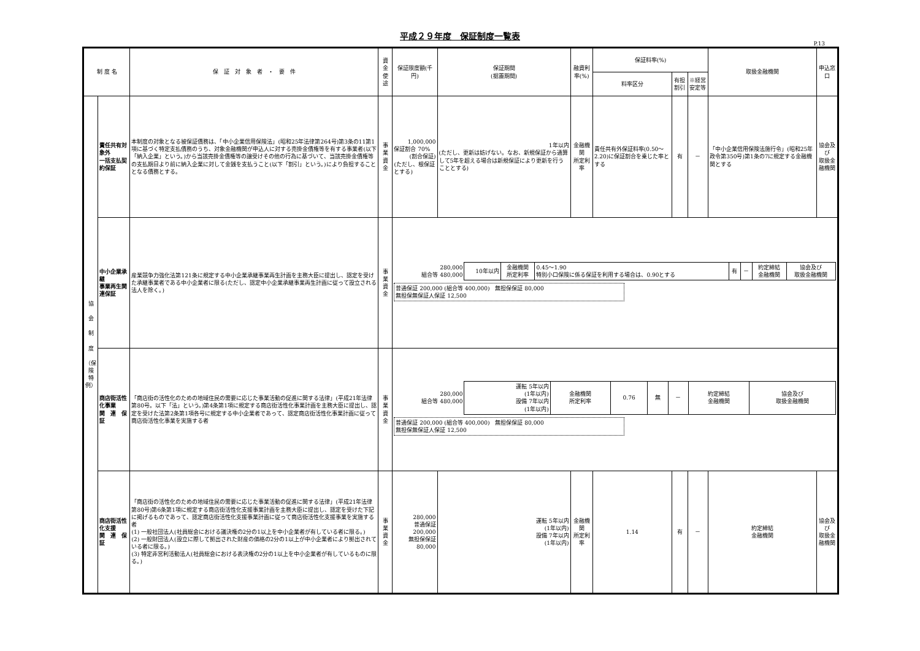平成２９年度　保証制度一覧表
P.13
| 制 度 名 | | 保 証 対 象 者 ・ 要 件 | 資金使途 | 保証限度額(千円) | 保証期間 (据置期間) | 融資利率(%) | 保証料率(%) | | | 取扱金融機関 | 申込窓口 |
| --- | --- | --- | --- | --- | --- | --- | --- | --- | --- | --- | --- |
| | | | | | | | 料率区分 | 有担割引 | ※経営安定等 | | |
| 協 会 制 度 （保 険 特 例） | 責任共有対象外 一括支払契約保証 | 本制度の対象となる被保証債務は、「中小企業信用保険法」(昭和25年法律第264号)第3条の11第1項に基づく特定支払債務のうち、対象金融機関が申込人に対する売掛金債権等を有する事業者(以下「納入企業」という。)から当該売掛金債権等の譲受けその他の行為に基づいて、当該売掛金債権等の支払期日より前に納入企業に対して金銭を支払うこと(以下「割引」という。)により負担することとなる債務とする。 | 事業資金 | 1,000,000 保証割合 70% (割合保証) (ただし、根保証とする) | 1年以内 (ただし、更新は妨げない。なお、新規保証から通算して5年を超える場合は新規保証により更新を行うこととする) | 金融機関 所定利率 | 責任共有外保証料率(0.50～2.20)に保証割合を乗じた率とする | 有 | － | 「中小企業信用保険法施行令」(昭和25年政令第350号)第1条の7に規定する金融機関とする | 協会及び 取扱金融機関 |
| | 中小企業承継 事業再生関連保証 | 産業競争力強化法第121条に規定する中小企業承継事業再生計画を主務大臣に提出し、認定を受けた承継事業者である中小企業者に限る(ただし、認定中小企業承継事業再生計画に従って設立される法人を除く。) | 事業資金 | / 280,000 組合等 480,000 / 10年以内 / 金融機関 所定利率 / 0.45～1.90 特別小口保険に係る保証を利用する場合は、0.90とする / 有 / － / 約定締結 金融機関 / 協会及び 取扱金融機関 / 普通保証 200,000 (組合等 400,000) 無担保保証 80,000 無担保無保証人保証 12,500 | | | | | | | |
| | 商店街活性化事業 関 連 保 証 | 「商店街の活性化のための地域住民の需要に応じた事業活動の促進に関する法律」(平成21年法律第80号。以下「法」という。)第4条第1項に規定する商店街活性化事業計画を主務大臣に提出し、認定を受けた法第2条第1項各号に規定する中小企業者であって、認定商店街活性化事業計画に従って商店街活性化事業を実施する者 | 事業資金 | / 280,000 組合等 480,000 / 運転 5年以内 (1年以内) 設備 7年以内 (1年以内) / 金融機関 所定利率 / 0.76 / 無 / － / 約定締結 金融機関 / 協会及び 取扱金融機関 / 普通保証 200,000 (組合等 400,000) 無担保保証 80,000 無担保無保証人保証 12,500 | | | | | | | |
| | 商店街活性化支援 関 連 保 証 | 「商店街の活性化のための地域住民の需要に応じた事業活動の促進に関する法律」(平成21年法律第80号)第6条第1項に規定する商店街活性化支援事業計画を主務大臣に提出し、認定を受けた下記に掲げるものであって、認定商店街活性化支援事業計画に従って商店街活性化支援事業を実施する者 (1) 一般社団法人(社員総会における議決権の2分の1以上を中小企業者が有している者に限る。) (2) 一般財団法人(設立に際して拠出された財産の価格の2分の1以上が中小企業者により拠出されている者に限る。) (3) 特定非営利活動法人(社員総会における表決権の2分の1以上を中小企業者が有しているものに限る。) | 事業資金 | 280,000 普通保証 200,000 無担保保証 80,000 | 運転 5年以内 (1年以内) 設備 7年以内 (1年以内) | 金融機関 所定利率 | 1.14 | 有 | － | 約定締結 金融機関 | 協会及び 取扱金融機関 |